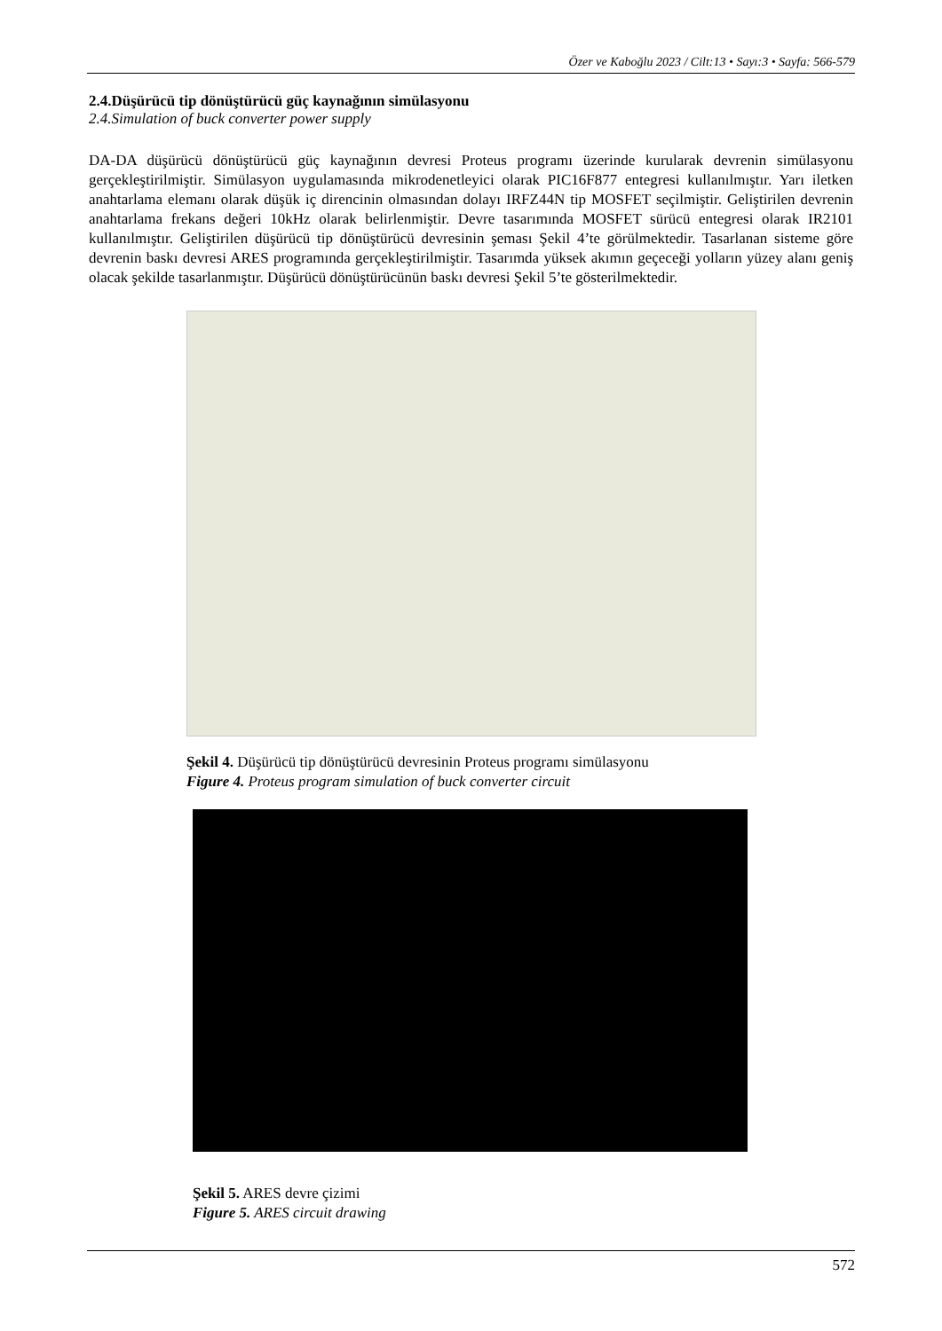Özer ve Kaboğlu 2023 / Cilt:13 • Sayı:3 • Sayfa: 566-579
2.4.Düşürücü tip dönüştürücü güç kaynağının simülasyonu
2.4.Simulation of buck converter power supply
DA-DA düşürücü dönüştürücü güç kaynağının devresi Proteus programı üzerinde kurularak devrenin simülasyonu gerçekleştirilmiştir. Simülasyon uygulamasında mikrodenetleyici olarak PIC16F877 entegresi kullanılmıştır. Yarı iletken anahtarlama elemanı olarak düşük iç direncinin olmasından dolayı IRFZ44N tip MOSFET seçilmiştir. Geliştirilen devrenin anahtarlama frekans değeri 10kHz olarak belirlenmiştir. Devre tasarımında MOSFET sürücü entegresi olarak IR2101 kullanılmıştır. Geliştirilen düşürücü tip dönüştürücü devresinin şeması Şekil 4’te görülmektedir. Tasarlanan sisteme göre devrenin baskı devresi ARES programında gerçekleştirilmiştir. Tasarımda yüksek akımın geçeceği yolların yüzey alanı geniş olacak şekilde tasarlanmıştır. Düşürücü dönüştürücünün baskı devresi Şekil 5’te gösterilmektedir.
Şekil 4. Düşürücü tip dönüştürücü devresinin Proteus programı simülasyonu
Figure 4. Proteus program simulation of buck converter circuit
Şekil 5. ARES devre çizimi
Figure 5. ARES circuit drawing
572